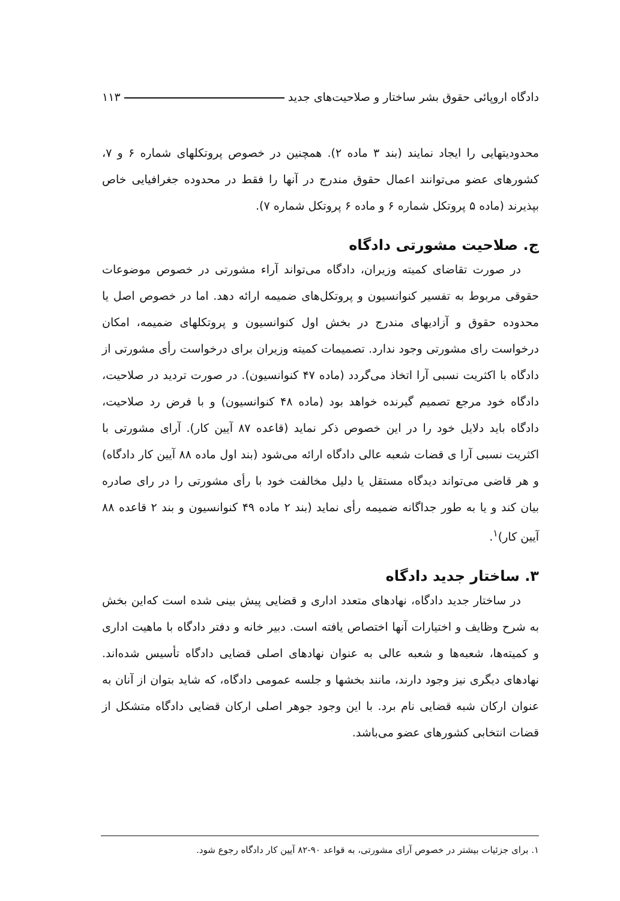دادگاه اروپائی حقوق بشر ساختار و صلاحیت‌های جدید ۱۱۳
محدودیتهایی را ایجاد نمایند (بند ۳ ماده ۲). همچنین در خصوص پروتکلهای شماره ۶ و ۷، کشورهای عضو می‌توانند اعمال حقوق مندرج در آنها را فقط در محدوده جغرافیایی خاص بپذیرند (ماده ۵ پروتکل شماره ۶ و ماده ۶ پروتکل شماره ۷).
ج. صلاحیت مشورتی دادگاه
در صورت تقاضای کمیته وزیران، دادگاه می‌تواند آراء مشورتی در خصوص موضوعات حقوقی مربوط به تفسیر کنوانسیون و پروتکل‌های ضمیمه ارائه دهد. اما در خصوص اصل یا محدوده حقوق و آزادیهای مندرج در بخش اول کنوانسیون و پروتکلهای ضمیمه، امکان درخواست رای مشورتی وجود ندارد. تصمیمات کمیته وزیران برای درخواست رأی مشورتی از دادگاه با اکثریت نسبی آرا اتخاذ می‌گردد (ماده ۴۷ کنوانسیون). در صورت تردید در صلاحیت، دادگاه خود مرجع تصمیم گیرنده خواهد بود (ماده ۴۸ کنوانسیون) و با فرض رد صلاحیت، دادگاه باید دلایل خود را در این خصوص ذکر نماید (قاعده ۸۷ آیین کار). آرای مشورتی با اکثریت نسبی آرا ی قضات شعبه عالی دادگاه ارائه می‌شود (بند اول ماده ۸۸ آیین کار دادگاه) و هر قاضی می‌تواند دیدگاه مستقل یا دلیل مخالفت خود با رأی مشورتی را در رای صادره بیان کند و یا به طور جداگانه ضمیمه رأی نماید (بند ۲ ماده ۴۹ کنوانسیون و بند ۲ قاعده ۸۸ آیین کار)<sup>۱</sup>.
۳. ساختار جدید دادگاه
در ساختار جدید دادگاه، نهادهای متعدد اداری و قضایی پیش بینی شده است که‌این بخش به شرح وظایف و اختیارات آنها اختصاص یافته است. دبیر خانه و دفتر دادگاه با ماهیت اداری و کمیته‌ها، شعبه‌ها و شعبه عالی به عنوان نهادهای اصلی قضایی دادگاه تأسیس شده‌اند. نهادهای دیگری نیز وجود دارند، مانند بخشها و جلسه عمومی دادگاه، که شاید بتوان از آنان به عنوان ارکان شبه قضایی نام برد. با این وجود جوهر اصلی ارکان قضایی دادگاه متشکل از قضات انتخابی کشورهای عضو می‌باشد.
۱. برای جزئیات بیشتر در خصوص آرای مشورتی، به قواعد ۹۰-۸۲ آیین کار دادگاه رجوع شود.